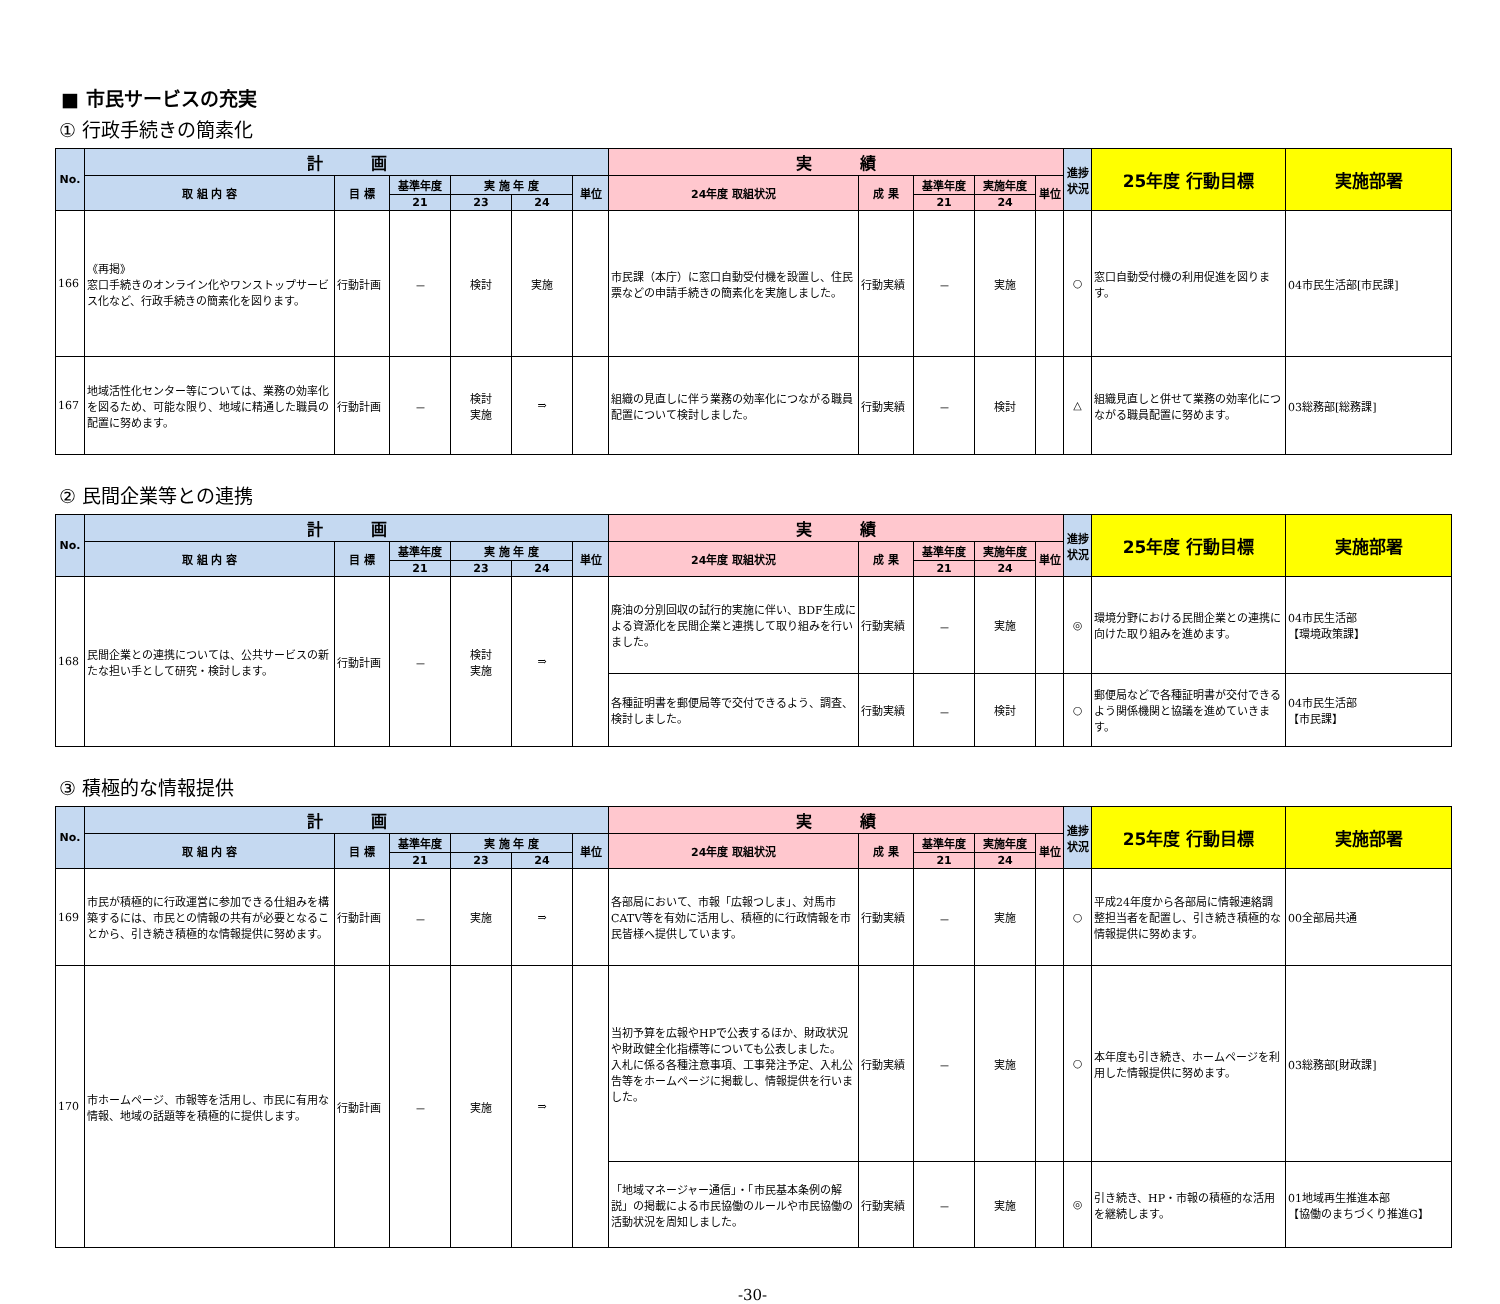■ 市民サービスの充実
① 行政手続きの簡素化
| No. | 計 画 | | | | | | 実 績 | | | | | 進捗状況 | 25年度 行動目標 | 実施部署 |
| --- | --- | --- | --- | --- | --- | --- | --- | --- | --- | --- | --- | --- | --- | --- |
| | 取 組 内 容 | 目 標 | 基準年度 | 実 施 年 度 | | 単位 | 24年度 取組状況 | 成 果 | 基準年度 | 実施年度 | 単位 | | | |
| | | | 21 | 23 | 24 | | | | 21 | 24 | | | | |
| 166 | 《再掲》 窓口手続きのオンライン化やワンストップサービス化など、行政手続きの簡素化を図ります。 | 行動計画 | － | 検討 | 実施 | | 市民課（本庁）に窓口自動受付機を設置し、住民票などの申請手続きの簡素化を実施しました。 | 行動実績 | － | 実施 | | ○ | 窓口自動受付機の利用促進を図ります。 | 04市民生活部[市民課] |
| 167 | 地域活性化センター等については、業務の効率化を図るため、可能な限り、地域に精通した職員の配置に努めます。 | 行動計画 | － | 検討 実施 | ⇒ | | 組織の見直しに伴う業務の効率化につながる職員配置について検討しました。 | 行動実績 | － | 検討 | | △ | 組織見直しと併せて業務の効率化につながる職員配置に努めます。 | 03総務部[総務課] |
② 民間企業等との連携
| No. | 計 画 | | | | | | 実 績 | | | | | 進捗状況 | 25年度 行動目標 | 実施部署 |
| --- | --- | --- | --- | --- | --- | --- | --- | --- | --- | --- | --- | --- | --- | --- |
| | 取 組 内 容 | 目 標 | 基準年度 | 実 施 年 度 | | 単位 | 24年度 取組状況 | 成 果 | 基準年度 | 実施年度 | 単位 | | | |
| | | | 21 | 23 | 24 | | | | 21 | 24 | | | | |
| 168 | 民間企業との連携については、公共サービスの新たな担い手として研究・検討します。 | 行動計画 | － | 検討 実施 | ⇒ | | 廃油の分別回収の試行的実施に伴い、BDF生成による資源化を民間企業と連携して取り組みを行いました。 | 行動実績 | － | 実施 | | ◎ | 環境分野における民間企業との連携に向けた取り組みを進めます。 | 04市民生活部 【環境政策課】 |
| | | | | | | | 各種証明書を郵便局等で交付できるよう、調査、検討しました。 | 行動実績 | － | 検討 | | ○ | 郵便局などで各種証明書が交付できるよう関係機関と協議を進めていきます。 | 04市民生活部 【市民課】 |
③ 積極的な情報提供
| No. | 計 画 | | | | | | 実 績 | | | | | 進捗状況 | 25年度 行動目標 | 実施部署 |
| --- | --- | --- | --- | --- | --- | --- | --- | --- | --- | --- | --- | --- | --- | --- |
| | 取 組 内 容 | 目 標 | 基準年度 | 実 施 年 度 | | 単位 | 24年度 取組状況 | 成 果 | 基準年度 | 実施年度 | 単位 | | | |
| | | | 21 | 23 | 24 | | | | 21 | 24 | | | | |
| 169 | 市民が積極的に行政運営に参加できる仕組みを構築するには、市民との情報の共有が必要となることから、引き続き積極的な情報提供に努めます。 | 行動計画 | － | 実施 | ⇒ | | 各部局において、市報「広報つしま」、対馬市CATV等を有効に活用し、積極的に行政情報を市民皆様へ提供しています。 | 行動実績 | － | 実施 | | ○ | 平成24年度から各部局に情報連絡調整担当者を配置し、引き続き積極的な情報提供に努めます。 | 00全部局共通 |
| 170 | 市ホームページ、市報等を活用し、市民に有用な情報、地域の話題等を積極的に提供します。 | 行動計画 | － | 実施 | ⇒ | | 当初予算を広報やHPで公表するほか、財政状況や財政健全化指標等についても公表しました。 入札に係る各種注意事項、工事発注予定、入札公告等をホームページに掲載し、情報提供を行いました。 | 行動実績 | － | 実施 | | ○ | 本年度も引き続き、ホームページを利用した情報提供に努めます。 | 03総務部[財政課] |
| | | | | | | | 「地域マネージャー通信」・「市民基本条例の解説」の掲載による市民協働のルールや市民協働の活動状況を周知しました。 | 行動実績 | － | 実施 | | ◎ | 引き続き、HP・市報の積極的な活用を継続します。 | 01地域再生推進本部 【協働のまちづくり推進G】 |
-30-